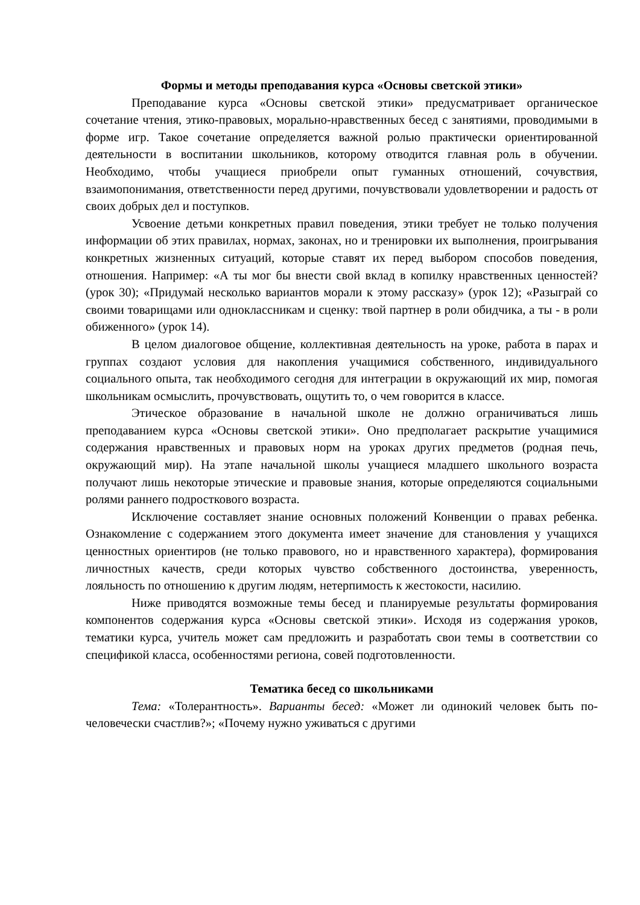Формы и методы преподавания курса «Основы светской этики»
Преподавание курса «Основы светской этики» предусматривает органическое сочетание чтения, этико-правовых, морально-нравственных бесед с занятиями, проводимыми в форме игр. Такое сочетание определяется важной ролью практически ориентированной деятельности в воспитании школьников, которому отводится главная роль в обучении. Необходимо, чтобы учащиеся приобрели опыт гуманных отношений, сочувствия, взаимопонимания, ответственности перед другими, почувствовали удовлетворении и радость от своих добрых дел и поступков.
Усвоение детьми конкретных правил поведения, этики требует не только получения информации об этих правилах, нормах, законах, но и тренировки их выполнения, проигрывания конкретных жизненных ситуаций, которые ставят их перед выбором способов поведения, отношения. Например: «А ты мог бы внести свой вклад в копилку нравственных ценностей? (урок 30); «Придумай несколько вариантов морали к этому рассказу» (урок 12); «Разыграй со своими товарищами или одноклассникам и сценку: твой партнер в роли обидчика, а ты - в роли обиженного» (урок 14).
В целом диалоговое общение, коллективная деятельность на уроке, работа в парах и группах создают условия для накопления учащимися собственного, индивидуального социального опыта, так необходимого сегодня для интеграции в окружающий их мир, помогая школьникам осмыслить, прочувствовать, ощутить то, о чем говорится в классе.
Этическое образование в начальной школе не должно ограничиваться лишь преподаванием курса «Основы светской этики». Оно предполагает раскрытие учащимися содержания нравственных и правовых норм на уроках других предметов (родная печь, окружающий мир). На этапе начальной школы учащиеся младшего школьного возраста получают лишь некоторые этические и правовые знания, которые определяются социальными ролями раннего подросткового возраста.
Исключение составляет знание основных положений Конвенции о правах ребенка. Ознакомление с содержанием этого документа имеет значение для становления у учащихся ценностных ориентиров (не только правового, но и нравственного характера), формирования личностных качеств, среди которых чувство собственного достоинства, уверенность, лояльность по отношению к другим людям, нетерпимость к жестокости, насилию.
Ниже приводятся возможные темы бесед и планируемые результаты формирования компонентов содержания курса «Основы светской этики». Исходя из содержания уроков, тематики курса, учитель может сам предложить и разработать свои темы в соответствии со спецификой класса, особенностями региона, совей подготовленности.
Тематика бесед со школьниками
Тема: «Толерантность». Варианты бесед: «Может ли одинокий человек быть по-человечески счастлив?»; «Почему нужно уживаться с другими